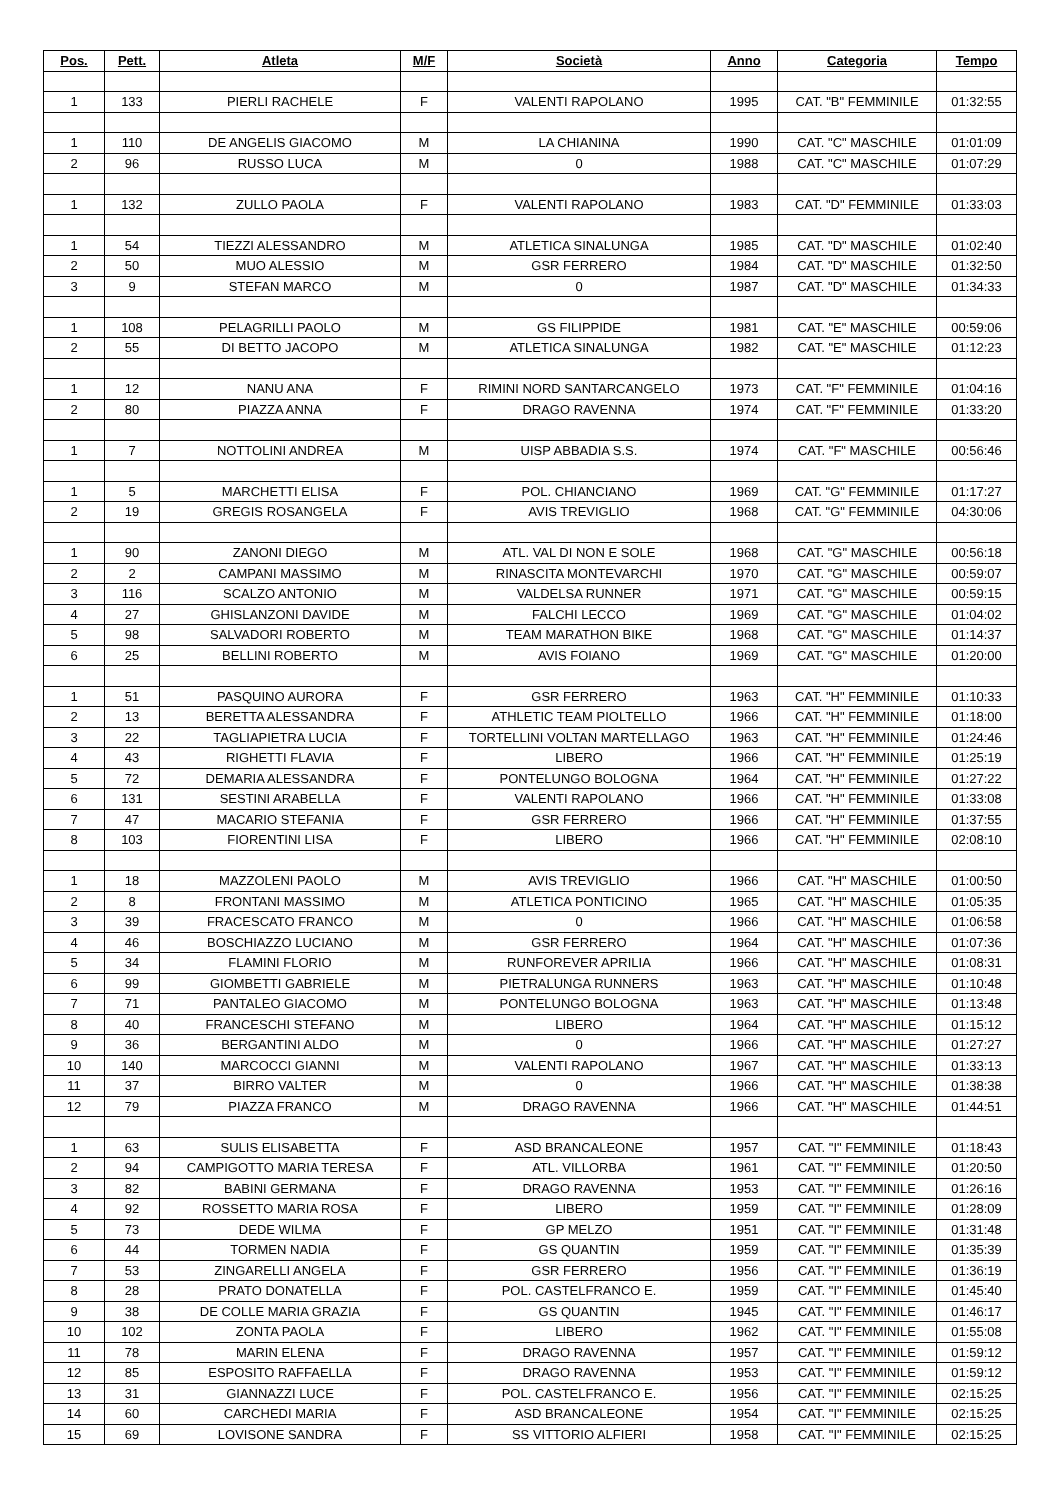| Pos. | Pett. | Atleta | M/F | Società | Anno | Categoria | Tempo |
| --- | --- | --- | --- | --- | --- | --- | --- |
| 1 | 133 | PIERLI RACHELE | F | VALENTI RAPOLANO | 1995 | CAT. "B" FEMMINILE | 01:32:55 |
| 1 | 110 | DE ANGELIS GIACOMO | M | LA CHIANINA | 1990 | CAT. "C" MASCHILE | 01:01:09 |
| 2 | 96 | RUSSO LUCA | M | 0 | 1988 | CAT. "C" MASCHILE | 01:07:29 |
| 1 | 132 | ZULLO PAOLA | F | VALENTI RAPOLANO | 1983 | CAT. "D" FEMMINILE | 01:33:03 |
| 1 | 54 | TIEZZI ALESSANDRO | M | ATLETICA SINALUNGA | 1985 | CAT. "D" MASCHILE | 01:02:40 |
| 2 | 50 | MUO ALESSIO | M | GSR FERRERO | 1984 | CAT. "D" MASCHILE | 01:32:50 |
| 3 | 9 | STEFAN MARCO | M | 0 | 1987 | CAT. "D" MASCHILE | 01:34:33 |
| 1 | 108 | PELAGRILLI PAOLO | M | GS FILIPPIDE | 1981 | CAT. "E" MASCHILE | 00:59:06 |
| 2 | 55 | DI BETTO JACOPO | M | ATLETICA SINALUNGA | 1982 | CAT. "E" MASCHILE | 01:12:23 |
| 1 | 12 | NANU ANA | F | RIMINI NORD SANTARCANGELO | 1973 | CAT. "F" FEMMINILE | 01:04:16 |
| 2 | 80 | PIAZZA ANNA | F | DRAGO RAVENNA | 1974 | CAT. "F" FEMMINILE | 01:33:20 |
| 1 | 7 | NOTTOLINI ANDREA | M | UISP ABBADIA S.S. | 1974 | CAT. "F" MASCHILE | 00:56:46 |
| 1 | 5 | MARCHETTI ELISA | F | POL. CHIANCIANO | 1969 | CAT. "G" FEMMINILE | 01:17:27 |
| 2 | 19 | GREGIS ROSANGELA | F | AVIS TREVIGLIO | 1968 | CAT. "G" FEMMINILE | 04:30:06 |
| 1 | 90 | ZANONI DIEGO | M | ATL. VAL DI NON E SOLE | 1968 | CAT. "G" MASCHILE | 00:56:18 |
| 2 | 2 | CAMPANI MASSIMO | M | RINASCITA MONTEVARCHI | 1970 | CAT. "G" MASCHILE | 00:59:07 |
| 3 | 116 | SCALZO ANTONIO | M | VALDELSA RUNNER | 1971 | CAT. "G" MASCHILE | 00:59:15 |
| 4 | 27 | GHISLANZONI DAVIDE | M | FALCHI LECCO | 1969 | CAT. "G" MASCHILE | 01:04:02 |
| 5 | 98 | SALVADORI ROBERTO | M | TEAM MARATHON BIKE | 1968 | CAT. "G" MASCHILE | 01:14:37 |
| 6 | 25 | BELLINI ROBERTO | M | AVIS FOIANO | 1969 | CAT. "G" MASCHILE | 01:20:00 |
| 1 | 51 | PASQUINO AURORA | F | GSR FERRERO | 1963 | CAT. "H" FEMMINILE | 01:10:33 |
| 2 | 13 | BERETTA ALESSANDRA | F | ATHLETIC TEAM PIOLTELLO | 1966 | CAT. "H" FEMMINILE | 01:18:00 |
| 3 | 22 | TAGLIAPIETRA LUCIA | F | TORTELLINI VOLTAN MARTELLAGO | 1963 | CAT. "H" FEMMINILE | 01:24:46 |
| 4 | 43 | RIGHETTI FLAVIA | F | LIBERO | 1966 | CAT. "H" FEMMINILE | 01:25:19 |
| 5 | 72 | DEMARIA ALESSANDRA | F | PONTELUNGO BOLOGNA | 1964 | CAT. "H" FEMMINILE | 01:27:22 |
| 6 | 131 | SESTINI ARABELLA | F | VALENTI RAPOLANO | 1966 | CAT. "H" FEMMINILE | 01:33:08 |
| 7 | 47 | MACARIO STEFANIA | F | GSR FERRERO | 1966 | CAT. "H" FEMMINILE | 01:37:55 |
| 8 | 103 | FIORENTINI LISA | F | LIBERO | 1966 | CAT. "H" FEMMINILE | 02:08:10 |
| 1 | 18 | MAZZOLENI PAOLO | M | AVIS TREVIGLIO | 1966 | CAT. "H" MASCHILE | 01:00:50 |
| 2 | 8 | FRONTANI MASSIMO | M | ATLETICA PONTICINO | 1965 | CAT. "H" MASCHILE | 01:05:35 |
| 3 | 39 | FRACESCATO FRANCO | M | 0 | 1966 | CAT. "H" MASCHILE | 01:06:58 |
| 4 | 46 | BOSCHIAZZO LUCIANO | M | GSR FERRERO | 1964 | CAT. "H" MASCHILE | 01:07:36 |
| 5 | 34 | FLAMINI FLORIO | M | RUNFOREVER APRILIA | 1966 | CAT. "H" MASCHILE | 01:08:31 |
| 6 | 99 | GIOMBETTI GABRIELE | M | PIETRALUNGA RUNNERS | 1963 | CAT. "H" MASCHILE | 01:10:48 |
| 7 | 71 | PANTALEO GIACOMO | M | PONTELUNGO BOLOGNA | 1963 | CAT. "H" MASCHILE | 01:13:48 |
| 8 | 40 | FRANCESCHI STEFANO | M | LIBERO | 1964 | CAT. "H" MASCHILE | 01:15:12 |
| 9 | 36 | BERGANTINI ALDO | M | 0 | 1966 | CAT. "H" MASCHILE | 01:27:27 |
| 10 | 140 | MARCOCCI GIANNI | M | VALENTI RAPOLANO | 1967 | CAT. "H" MASCHILE | 01:33:13 |
| 11 | 37 | BIRRO VALTER | M | 0 | 1966 | CAT. "H" MASCHILE | 01:38:38 |
| 12 | 79 | PIAZZA FRANCO | M | DRAGO RAVENNA | 1966 | CAT. "H" MASCHILE | 01:44:51 |
| 1 | 63 | SULIS ELISABETTA | F | ASD BRANCALEONE | 1957 | CAT. "I" FEMMINILE | 01:18:43 |
| 2 | 94 | CAMPIGOTTO MARIA TERESA | F | ATL. VILLORBA | 1961 | CAT. "I" FEMMINILE | 01:20:50 |
| 3 | 82 | BABINI GERMANA | F | DRAGO RAVENNA | 1953 | CAT. "I" FEMMINILE | 01:26:16 |
| 4 | 92 | ROSSETTO MARIA ROSA | F | LIBERO | 1959 | CAT. "I" FEMMINILE | 01:28:09 |
| 5 | 73 | DEDE WILMA | F | GP MELZO | 1951 | CAT. "I" FEMMINILE | 01:31:48 |
| 6 | 44 | TORMEN NADIA | F | GS QUANTIN | 1959 | CAT. "I" FEMMINILE | 01:35:39 |
| 7 | 53 | ZINGARELLI ANGELA | F | GSR FERRERO | 1956 | CAT. "I" FEMMINILE | 01:36:19 |
| 8 | 28 | PRATO DONATELLA | F | POL. CASTELFRANCO E. | 1959 | CAT. "I" FEMMINILE | 01:45:40 |
| 9 | 38 | DE COLLE MARIA GRAZIA | F | GS QUANTIN | 1945 | CAT. "I" FEMMINILE | 01:46:17 |
| 10 | 102 | ZONTA PAOLA | F | LIBERO | 1962 | CAT. "I" FEMMINILE | 01:55:08 |
| 11 | 78 | MARIN ELENA | F | DRAGO RAVENNA | 1957 | CAT. "I" FEMMINILE | 01:59:12 |
| 12 | 85 | ESPOSITO RAFFAELLA | F | DRAGO RAVENNA | 1953 | CAT. "I" FEMMINILE | 01:59:12 |
| 13 | 31 | GIANNAZZI LUCE | F | POL. CASTELFRANCO E. | 1956 | CAT. "I" FEMMINILE | 02:15:25 |
| 14 | 60 | CARCHEDI MARIA | F | ASD BRANCALEONE | 1954 | CAT. "I" FEMMINILE | 02:15:25 |
| 15 | 69 | LOVISONE SANDRA | F | SS VITTORIO ALFIERI | 1958 | CAT. "I" FEMMINILE | 02:15:25 |